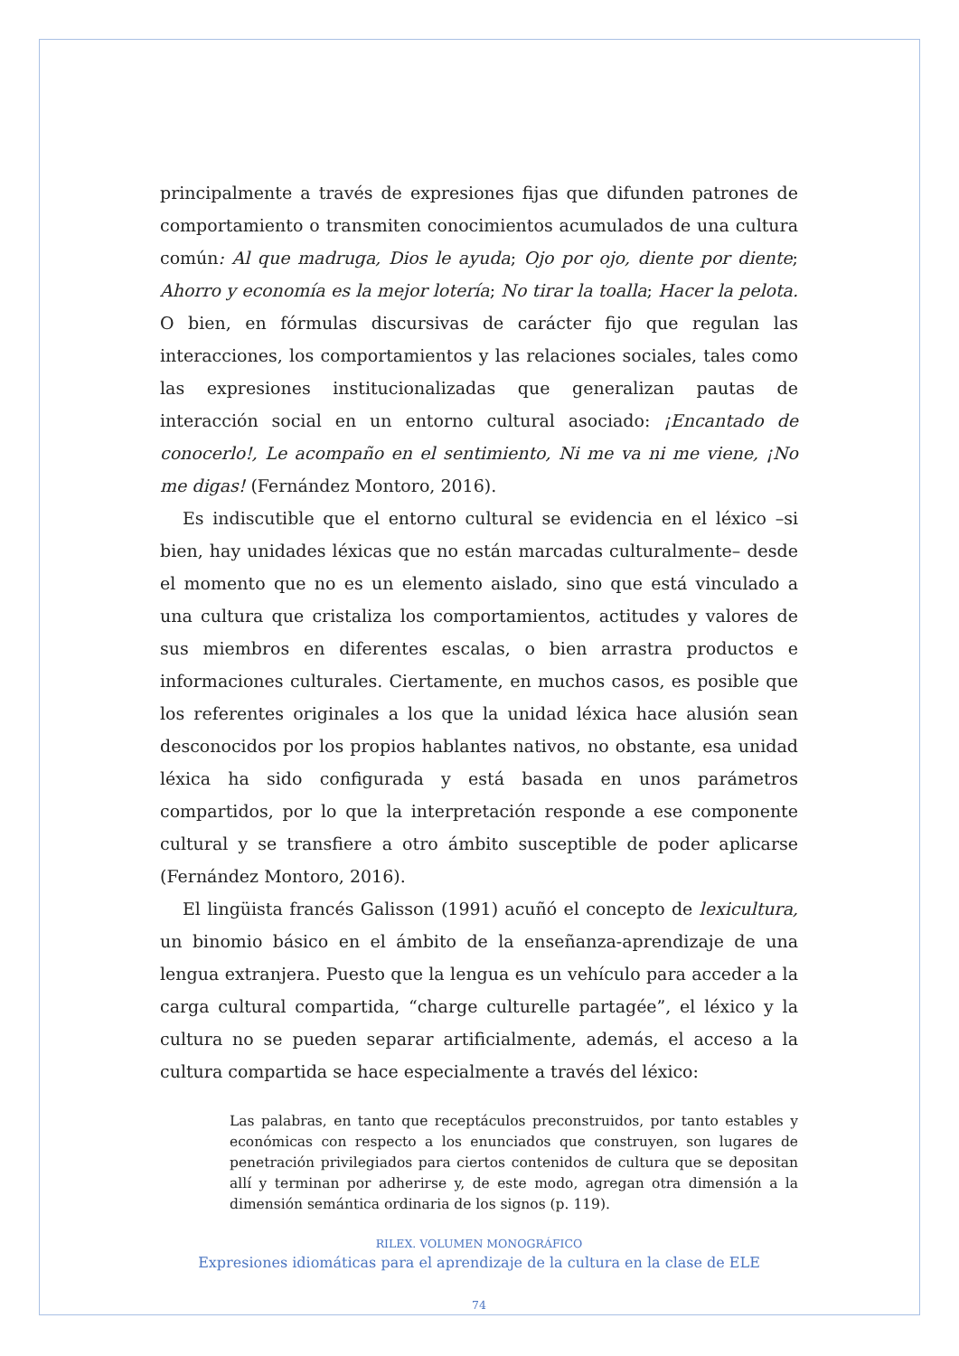principalmente a través de expresiones fijas que difunden patrones de comportamiento o transmiten conocimientos acumulados de una cultura común: Al que madruga, Dios le ayuda; Ojo por ojo, diente por diente; Ahorro y economía es la mejor lotería; No tirar la toalla; Hacer la pelota. O bien, en fórmulas discursivas de carácter fijo que regulan las interacciones, los comportamientos y las relaciones sociales, tales como las expresiones institucionalizadas que generalizan pautas de interacción social en un entorno cultural asociado: ¡Encantado de conocerlo!, Le acompaño en el sentimiento, Ni me va ni me viene, ¡No me digas! (Fernández Montoro, 2016).
Es indiscutible que el entorno cultural se evidencia en el léxico –si bien, hay unidades léxicas que no están marcadas culturalmente– desde el momento que no es un elemento aislado, sino que está vinculado a una cultura que cristaliza los comportamientos, actitudes y valores de sus miembros en diferentes escalas, o bien arrastra productos e informaciones culturales. Ciertamente, en muchos casos, es posible que los referentes originales a los que la unidad léxica hace alusión sean desconocidos por los propios hablantes nativos, no obstante, esa unidad léxica ha sido configurada y está basada en unos parámetros compartidos, por lo que la interpretación responde a ese componente cultural y se transfiere a otro ámbito susceptible de poder aplicarse (Fernández Montoro, 2016).
El lingüista francés Galisson (1991) acuñó el concepto de lexicultura, un binomio básico en el ámbito de la enseñanza-aprendizaje de una lengua extranjera. Puesto que la lengua es un vehículo para acceder a la carga cultural compartida, “charge culturelle partagée”, el léxico y la cultura no se pueden separar artificialmente, además, el acceso a la cultura compartida se hace especialmente a través del léxico:
Las palabras, en tanto que receptáculos preconstruidos, por tanto estables y económicas con respecto a los enunciados que construyen, son lugares de penetración privilegiados para ciertos contenidos de cultura que se depositan allí y terminan por adherirse y, de este modo, agregan otra dimensión a la dimensión semántica ordinaria de los signos (p. 119).
RILEX. VOLUMEN MONOGRÁFICO
Expresiones idiomáticas para el aprendizaje de la cultura en la clase de ELE
74